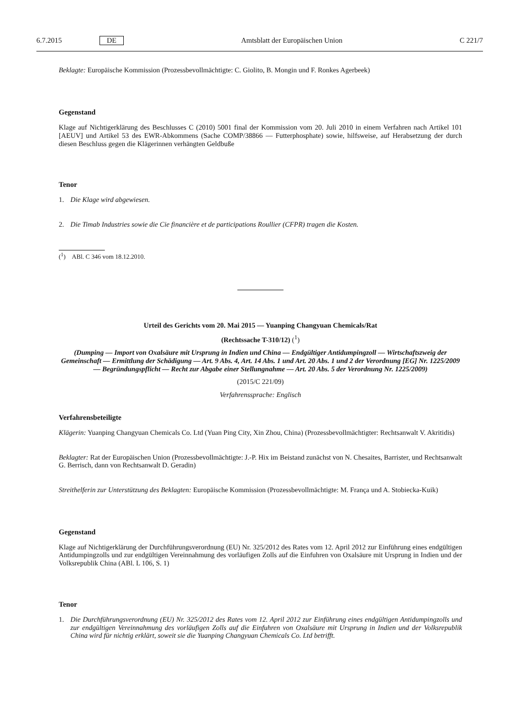6.7.2015 DE Amtsblatt der Europäischen Union C 221/7
Beklagte: Europäische Kommission (Prozessbevollmächtigte: C. Giolito, B. Mongin und F. Ronkes Agerbeek)
Gegenstand
Klage auf Nichtigerklärung des Beschlusses C (2010) 5001 final der Kommission vom 20. Juli 2010 in einem Verfahren nach Artikel 101 [AEUV] und Artikel 53 des EWR-Abkommens (Sache COMP/38866 — Futterphosphate) sowie, hilfsweise, auf Herabsetzung der durch diesen Beschluss gegen die Klägerinnen verhängten Geldbuße
Tenor
1. Die Klage wird abgewiesen.
2. Die Timab Industries sowie die Cie financière et de participations Roullier (CFPR) tragen die Kosten.
(<sup>1</sup>) ABl. C 346 vom 18.12.2010.
Urteil des Gerichts vom 20. Mai 2015 — Yuanping Changyuan Chemicals/Rat
(Rechtssache T-310/12) (<sup>1</sup>)
(Dumping — Import von Oxalsäure mit Ursprung in Indien und China — Endgültiger Antidumpingzoll — Wirtschaftszweig der Gemeinschaft — Ermittlung der Schädigung — Art. 9 Abs. 4, Art. 14 Abs. 1 und Art. 20 Abs. 1 und 2 der Verordnung [EG] Nr. 1225/2009 — Begründungspflicht — Recht zur Abgabe einer Stellungnahme — Art. 20 Abs. 5 der Verordnung Nr. 1225/2009)
(2015/C 221/09)
Verfahrenssprache: Englisch
Verfahrensbeteiligte
Klägerin: Yuanping Changyuan Chemicals Co. Ltd (Yuan Ping City, Xin Zhou, China) (Prozessbevollmächtigter: Rechtsanwalt V. Akritidis)
Beklagter: Rat der Europäischen Union (Prozessbevollmächtigte: J.-P. Hix im Beistand zunächst von N. Chesaites, Barrister, und Rechtsanwalt G. Berrisch, dann von Rechtsanwalt D. Geradin)
Streithelferin zur Unterstützung des Beklagten: Europäische Kommission (Prozessbevollmächtigte: M. França und A. Stobiecka-Kuik)
Gegenstand
Klage auf Nichtigerklärung der Durchführungsverordnung (EU) Nr. 325/2012 des Rates vom 12. April 2012 zur Einführung eines endgültigen Antidumpingzolls und zur endgültigen Vereinnahmung des vorläufigen Zolls auf die Einfuhren von Oxalsäure mit Ursprung in Indien und der Volksrepublik China (ABl. L 106, S. 1)
Tenor
1. Die Durchführungsverordnung (EU) Nr. 325/2012 des Rates vom 12. April 2012 zur Einführung eines endgültigen Antidumpingzolls und zur endgültigen Vereinnahmung des vorläufigen Zolls auf die Einfuhren von Oxalsäure mit Ursprung in Indien und der Volksrepublik China wird für nichtig erklärt, soweit sie die Yuanping Changyuan Chemicals Co. Ltd betrifft.